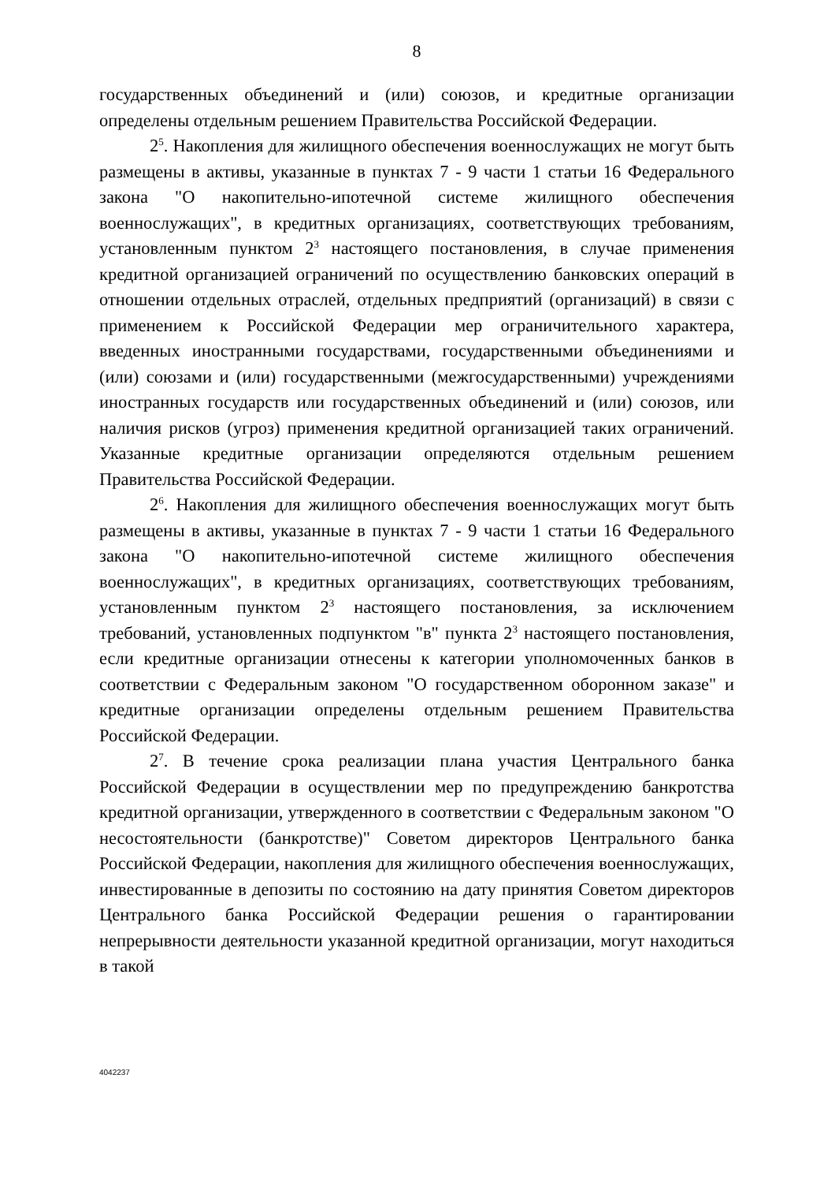8
государственных объединений и (или) союзов, и кредитные организации определены отдельным решением Правительства Российской Федерации.
2<sup>5</sup>. Накопления для жилищного обеспечения военнослужащих не могут быть размещены в активы, указанные в пунктах 7 - 9 части 1 статьи 16 Федерального закона "О накопительно-ипотечной системе жилищного обеспечения военнослужащих", в кредитных организациях, соответствующих требованиям, установленным пунктом 2<sup>3</sup> настоящего постановления, в случае применения кредитной организацией ограничений по осуществлению банковских операций в отношении отдельных отраслей, отдельных предприятий (организаций) в связи с применением к Российской Федерации мер ограничительного характера, введенных иностранными государствами, государственными объединениями и (или) союзами и (или) государственными (межгосударственными) учреждениями иностранных государств или государственных объединений и (или) союзов, или наличия рисков (угроз) применения кредитной организацией таких ограничений. Указанные кредитные организации определяются отдельным решением Правительства Российской Федерации.
2<sup>6</sup>. Накопления для жилищного обеспечения военнослужащих могут быть размещены в активы, указанные в пунктах 7 - 9 части 1 статьи 16 Федерального закона "О накопительно-ипотечной системе жилищного обеспечения военнослужащих", в кредитных организациях, соответствующих требованиям, установленным пунктом 2<sup>3</sup> настоящего постановления, за исключением требований, установленных подпунктом "в" пункта 2<sup>3</sup> настоящего постановления, если кредитные организации отнесены к категории уполномоченных банков в соответствии с Федеральным законом "О государственном оборонном заказе" и кредитные организации определены отдельным решением Правительства Российской Федерации.
2<sup>7</sup>. В течение срока реализации плана участия Центрального банка Российской Федерации в осуществлении мер по предупреждению банкротства кредитной организации, утвержденного в соответствии с Федеральным законом "О несостоятельности (банкротстве)" Советом директоров Центрального банка Российской Федерации, накопления для жилищного обеспечения военнослужащих, инвестированные в депозиты по состоянию на дату принятия Советом директоров Центрального банка Российской Федерации решения о гарантировании непрерывности деятельности указанной кредитной организации, могут находиться в такой
4042237